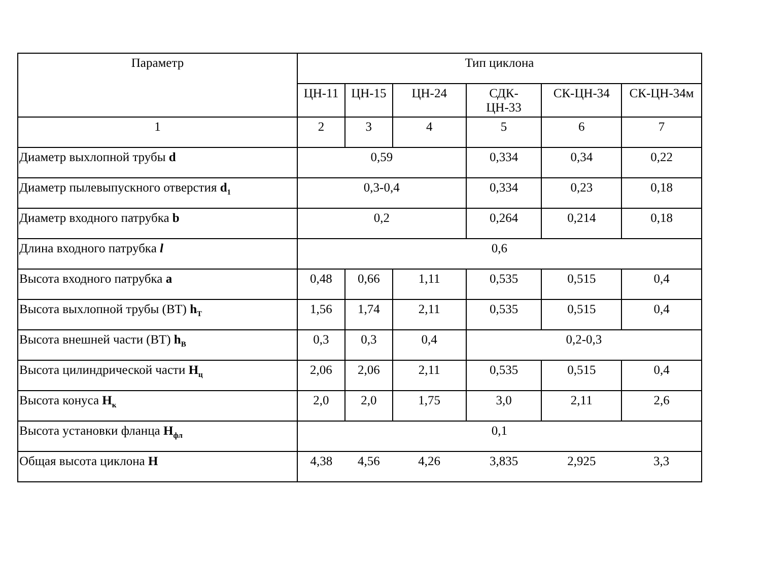| Параметр | Тип циклона | | | | | |
| --- | --- | --- | --- | --- | --- | --- |
| | ЦН-11 | ЦН-15 | ЦН-24 | СДК- ЦН-33 | СК-ЦН-34 | СК-ЦН-34м |
| 1 | 2 | 3 | 4 | 5 | 6 | 7 |
| Диаметр выхлопной трубы d | 0,59 | | | 0,334 | 0,34 | 0,22 |
| Диаметр пылевыпускного отверстия d<sub>1</sub> | 0,3-0,4 | | | 0,334 | 0,23 | 0,18 |
| Диаметр входного патрубка b | 0,2 | | | 0,264 | 0,214 | 0,18 |
| Длина входного патрубка l | 0,6 | | | | | |
| Высота входного патрубка a | 0,48 | 0,66 | 1,11 | 0,535 | 0,515 | 0,4 |
| Высота выхлопной трубы (ВТ) h<sub>T</sub> | 1,56 | 1,74 | 2,11 | 0,535 | 0,515 | 0,4 |
| Высота внешней части (ВТ) h<sub>B</sub> | 0,3 | 0,3 | 0,4 | 0,2-0,3 | | |
| Высота цилиндрической части H<sub>ц</sub> | 2,06 | 2,06 | 2,11 | 0,535 | 0,515 | 0,4 |
| Высота конуса H<sub>к</sub> | 2,0 | 2,0 | 1,75 | 3,0 | 2,11 | 2,6 |
| Высота установки фланца H<sub>фл</sub> | 0,1 | | | | | |
| Общая высота циклона H | 4,38 | 4,56 | 4,26 | 3,835 | 2,925 | 3,3 |